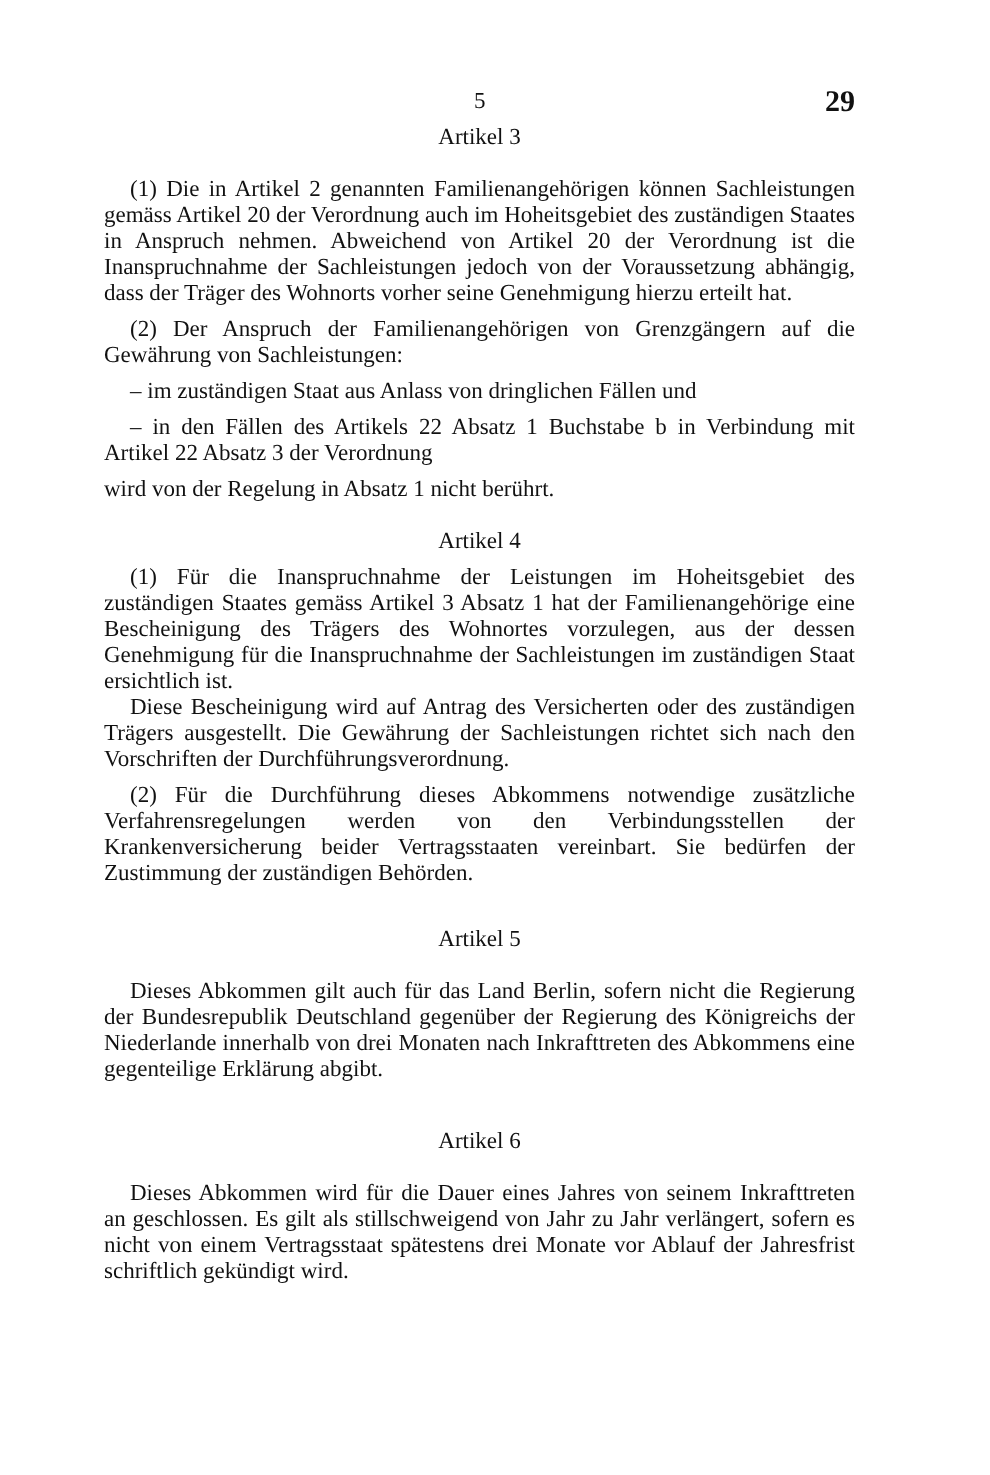5 29
Artikel 3
(1) Die in Artikel 2 genannten Familienangehörigen können Sachleistungen gemäss Artikel 20 der Verordnung auch im Hoheitsgebiet des zuständigen Staates in Anspruch nehmen. Abweichend von Artikel 20 der Verordnung ist die Inanspruchnahme der Sachleistungen jedoch von der Voraussetzung abhängig, dass der Träger des Wohnorts vorher seine Genehmigung hierzu erteilt hat.
(2) Der Anspruch der Familienangehörigen von Grenzgängern auf die Gewährung von Sachleistungen:
– im zuständigen Staat aus Anlass von dringlichen Fällen und
– in den Fällen des Artikels 22 Absatz 1 Buchstabe b in Verbindung mit Artikel 22 Absatz 3 der Verordnung
wird von der Regelung in Absatz 1 nicht berührt.
Artikel 4
(1) Für die Inanspruchnahme der Leistungen im Hoheitsgebiet des zuständigen Staates gemäss Artikel 3 Absatz 1 hat der Familienangehörige eine Bescheinigung des Trägers des Wohnortes vorzulegen, aus der dessen Genehmigung für die Inanspruchnahme der Sachleistungen im zuständigen Staat ersichtlich ist.
Diese Bescheinigung wird auf Antrag des Versicherten oder des zuständigen Trägers ausgestellt. Die Gewährung der Sachleistungen richtet sich nach den Vorschriften der Durchführungsverordnung.
(2) Für die Durchführung dieses Abkommens notwendige zusätzliche Verfahrensregelungen werden von den Verbindungsstellen der Krankenversicherung beider Vertragsstaaten vereinbart. Sie bedürfen der Zustimmung der zuständigen Behörden.
Artikel 5
Dieses Abkommen gilt auch für das Land Berlin, sofern nicht die Regierung der Bundesrepublik Deutschland gegenüber der Regierung des Königreichs der Niederlande innerhalb von drei Monaten nach Inkrafttreten des Abkommens eine gegenteilige Erklärung abgibt.
Artikel 6
Dieses Abkommen wird für die Dauer eines Jahres von seinem Inkrafttreten an geschlossen. Es gilt als stillschweigend von Jahr zu Jahr verlängert, sofern es nicht von einem Vertragsstaat spätestens drei Monate vor Ablauf der Jahresfrist schriftlich gekündigt wird.